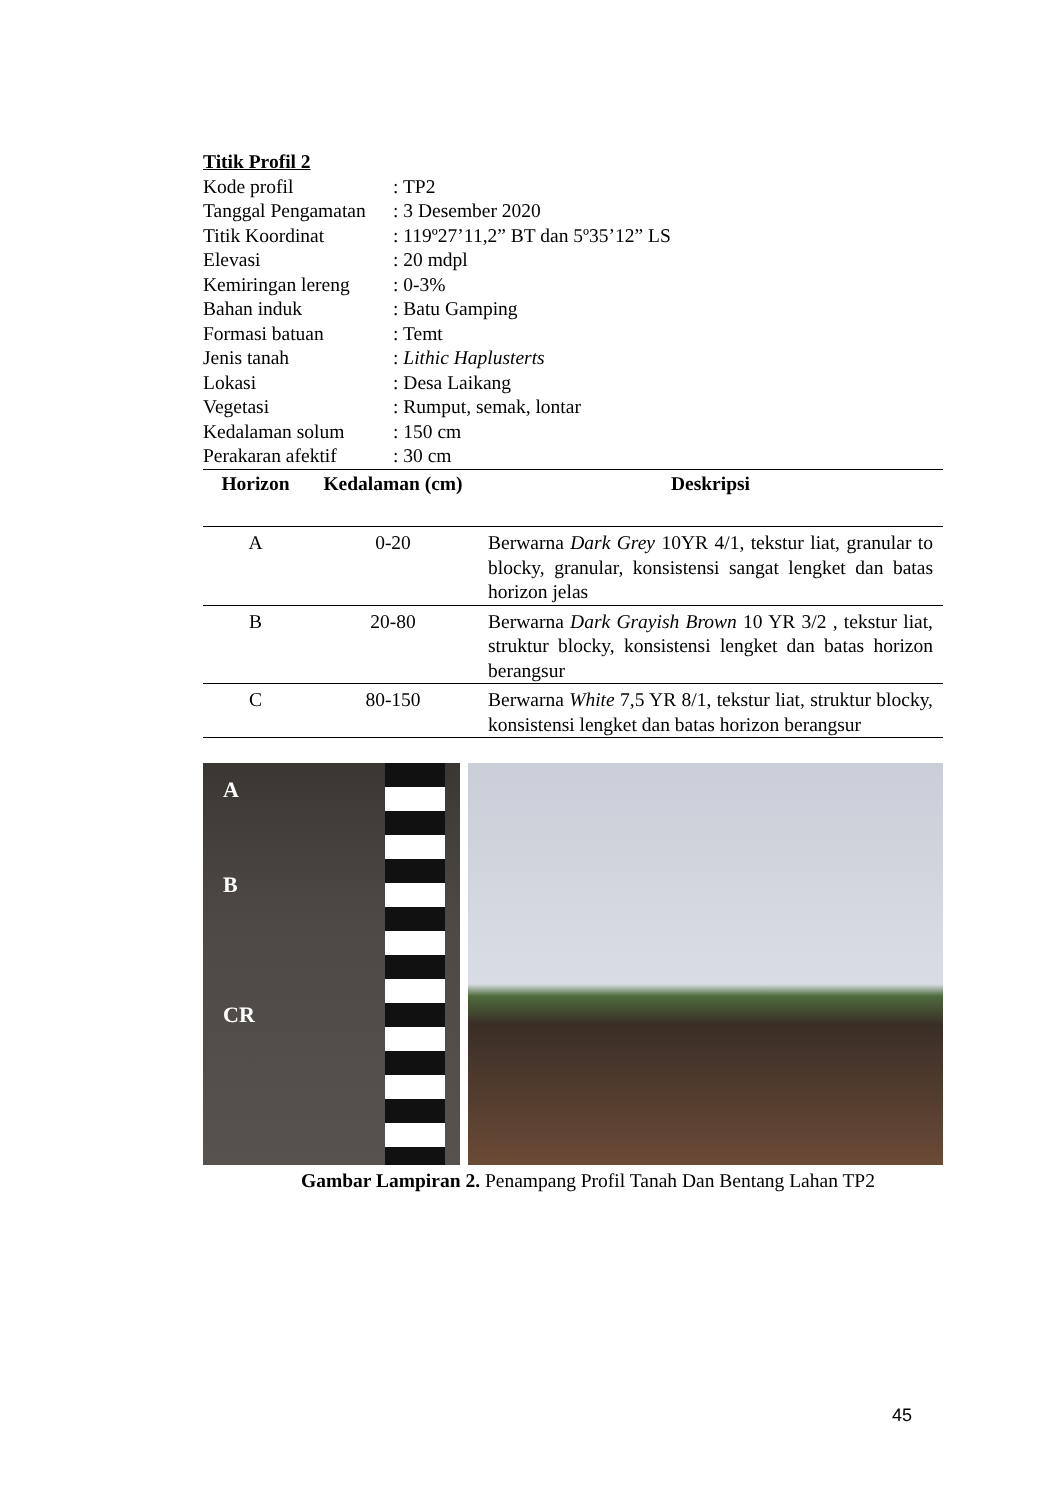Titik Profil 2
Kode profil
: TP2
Tanggal Pengamatan
: 3 Desember 2020
Titik Koordinat
: 119º27’11,2” BT dan 5º35’12” LS
Elevasi
: 20 mdpl
Kemiringan lereng
: 0-3%
Bahan induk
: Batu Gamping
Formasi batuan
: Temt
Jenis tanah
: Lithic Haplusterts
Lokasi
: Desa Laikang
Vegetasi
: Rumput, semak, lontar
Kedalaman solum
: 150 cm
Perakaran afektif
: 30 cm
| Horizon | Kedalaman (cm) | Deskripsi |
| --- | --- | --- |
| A | 0-20 | Berwarna Dark Grey 10YR 4/1, tekstur liat, granular to blocky, granular, konsistensi sangat lengket dan batas horizon jelas |
| B | 20-80 | Berwarna Dark Grayish Brown 10 YR 3/2 , tekstur liat, struktur blocky, konsistensi lengket dan batas horizon berangsur |
| C | 80-150 | Berwarna White 7,5 YR 8/1, tekstur liat, struktur blocky, konsistensi lengket dan batas horizon berangsur |
A
B
CR
Gambar Lampiran 2. Penampang Profil Tanah Dan Bentang Lahan TP2
45